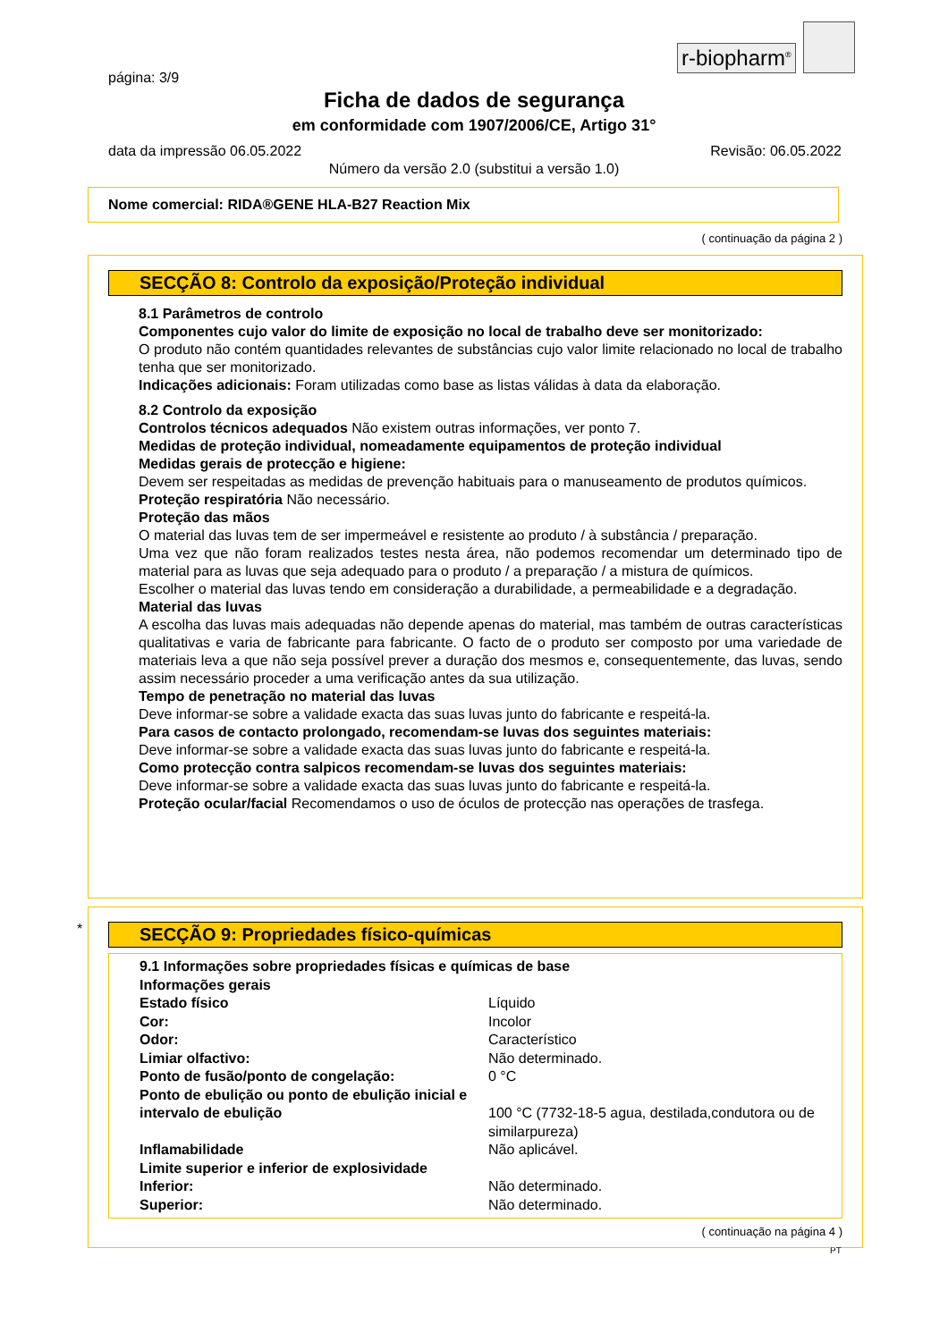r-biopharm<sup>®</sup>
página: 3/9
Ficha de dados de segurança
em conformidade com 1907/2006/CE, Artigo 31°
data da impressão 06.05.2022 Revisão: 06.05.2022
Número da versão 2.0 (substitui a versão 1.0)
Nome comercial: RIDA®GENE HLA-B27 Reaction Mix
( continuação da página 2 )
SECÇÃO 8: Controlo da exposição/Proteção individual
8.1 Parâmetros de controlo
Componentes cujo valor do limite de exposição no local de trabalho deve ser monitorizado:
O produto não contém quantidades relevantes de substâncias cujo valor limite relacionado no local de trabalho tenha que ser monitorizado.
Indicações adicionais: Foram utilizadas como base as listas válidas à data da elaboração.
8.2 Controlo da exposição
Controlos técnicos adequados Não existem outras informações, ver ponto 7.
Medidas de proteção individual, nomeadamente equipamentos de proteção individual
Medidas gerais de protecção e higiene:
Devem ser respeitadas as medidas de prevenção habituais para o manuseamento de produtos químicos.
Proteção respiratória Não necessário.
Proteção das mãos
O material das luvas tem de ser impermeável e resistente ao produto / à substância / preparação.
Uma vez que não foram realizados testes nesta área, não podemos recomendar um determinado tipo de material para as luvas que seja adequado para o produto / a preparação / a mistura de químicos.
Escolher o material das luvas tendo em consideração a durabilidade, a permeabilidade e a degradação.
Material das luvas
A escolha das luvas mais adequadas não depende apenas do material, mas também de outras características qualitativas e varia de fabricante para fabricante. O facto de o produto ser composto por uma variedade de materiais leva a que não seja possível prever a duração dos mesmos e, consequentemente, das luvas, sendo assim necessário proceder a uma verificação antes da sua utilização.
Tempo de penetração no material das luvas
Deve informar-se sobre a validade exacta das suas luvas junto do fabricante e respeitá-la.
Para casos de contacto prolongado, recomendam-se luvas dos seguintes materiais:
Deve informar-se sobre a validade exacta das suas luvas junto do fabricante e respeitá-la.
Como protecção contra salpicos recomendam-se luvas dos seguintes materiais:
Deve informar-se sobre a validade exacta das suas luvas junto do fabricante e respeitá-la.
Proteção ocular/facial Recomendamos o uso de óculos de protecção nas operações de trasfega.
*
SECÇÃO 9: Propriedades físico-químicas
9.1 Informações sobre propriedades físicas e químicas de base
| Informações gerais | |
| Estado físico | Líquido |
| Cor: | Incolor |
| Odor: | Característico |
| Limiar olfactivo: | Não determinado. |
| Ponto de fusão/ponto de congelação: | 0 °C |
| Ponto de ebulição ou ponto de ebulição inicial e intervalo de ebulição | 100 °C (7732-18-5 agua, destilada,condutora ou de similarpureza) |
| Inflamabilidade | Não aplicável. |
| Limite superior e inferior de explosividade | |
| Inferior: | Não determinado. |
| Superior: | Não determinado. |
( continuação na página 4 )
PT